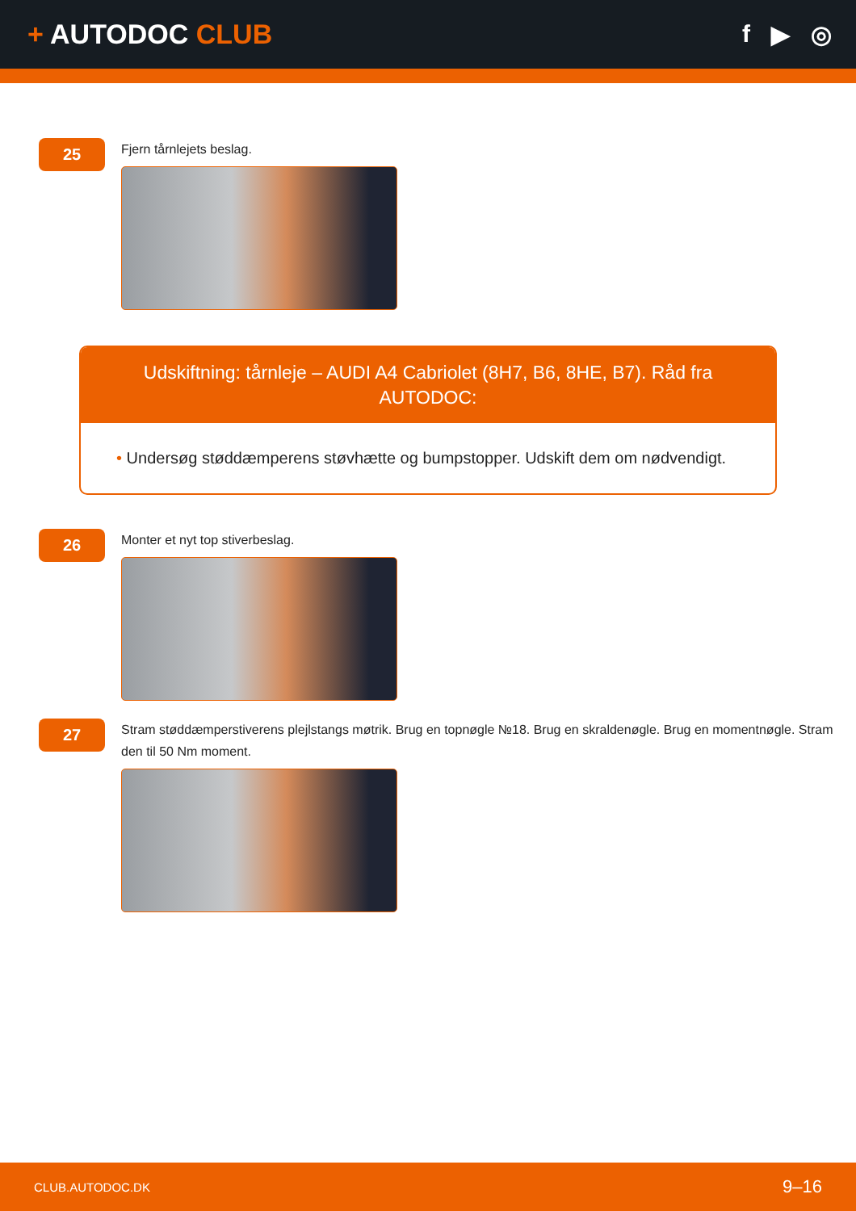+ AUTODOC CLUB
f ▶ ◎
25
Fjern tårnlejets beslag.
Udskiftning: tårnleje – AUDI A4 Cabriolet (8H7, B6, 8HE, B7). Råd fra AUTODOC:
• Undersøg støddæmperens støvhætte og bumpstopper. Udskift dem om nødvendigt.
26
Monter et nyt top stiverbeslag.
27
Stram støddæmperstiverens plejlstangs møtrik. Brug en topnøgle №18. Brug en skraldenøgle. Brug en momentnøgle. Stram den til 50 Nm moment.
CLUB.AUTODOC.DK
9–16